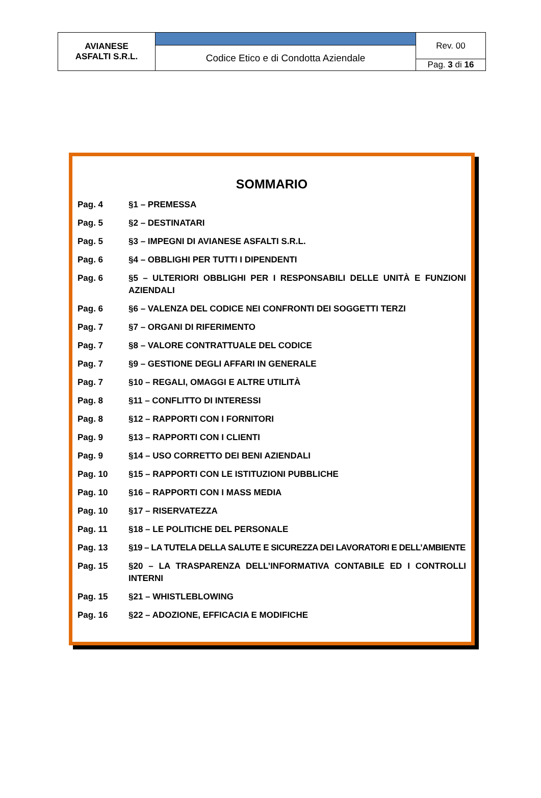| AVIANESE ASFALTI S.R.L. | | Rev. 00 |
| | Codice Etico e di Condotta Aziendale | |
| | | Pag. 3 di 16 |
SOMMARIO
| Pag. 4 | §1 – PREMESSA |
| Pag. 5 | §2 – DESTINATARI |
| Pag. 5 | §3 – IMPEGNI DI AVIANESE ASFALTI S.R.L. |
| Pag. 6 | §4 – OBBLIGHI PER TUTTI I DIPENDENTI |
| Pag. 6 | §5 – ULTERIORI OBBLIGHI PER I RESPONSABILI DELLE UNITÀ E FUNZIONI AZIENDALI |
| Pag. 6 | §6 – VALENZA DEL CODICE NEI CONFRONTI DEI SOGGETTI TERZI |
| Pag. 7 | §7 – ORGANI DI RIFERIMENTO |
| Pag. 7 | §8 – VALORE CONTRATTUALE DEL CODICE |
| Pag. 7 | §9 – GESTIONE DEGLI AFFARI IN GENERALE |
| Pag. 7 | §10 – REGALI, OMAGGI E ALTRE UTILITÀ |
| Pag. 8 | §11 – CONFLITTO DI INTERESSI |
| Pag. 8 | §12 – RAPPORTI CON I FORNITORI |
| Pag. 9 | §13 – RAPPORTI CON I CLIENTI |
| Pag. 9 | §14 – USO CORRETTO DEI BENI AZIENDALI |
| Pag. 10 | §15 – RAPPORTI CON LE ISTITUZIONI PUBBLICHE |
| Pag. 10 | §16 – RAPPORTI CON I MASS MEDIA |
| Pag. 10 | §17 – RISERVATEZZA |
| Pag. 11 | §18 – LE POLITICHE DEL PERSONALE |
| Pag. 13 | §19 – LA TUTELA DELLA SALUTE E SICUREZZA DEI LAVORATORI E DELL’AMBIENTE |
| Pag. 15 | §20 – LA TRASPARENZA DELL’INFORMATIVA CONTABILE ED I CONTROLLI INTERNI |
| Pag. 15 | §21 – WHISTLEBLOWING |
| Pag. 16 | §22 – ADOZIONE, EFFICACIA E MODIFICHE |